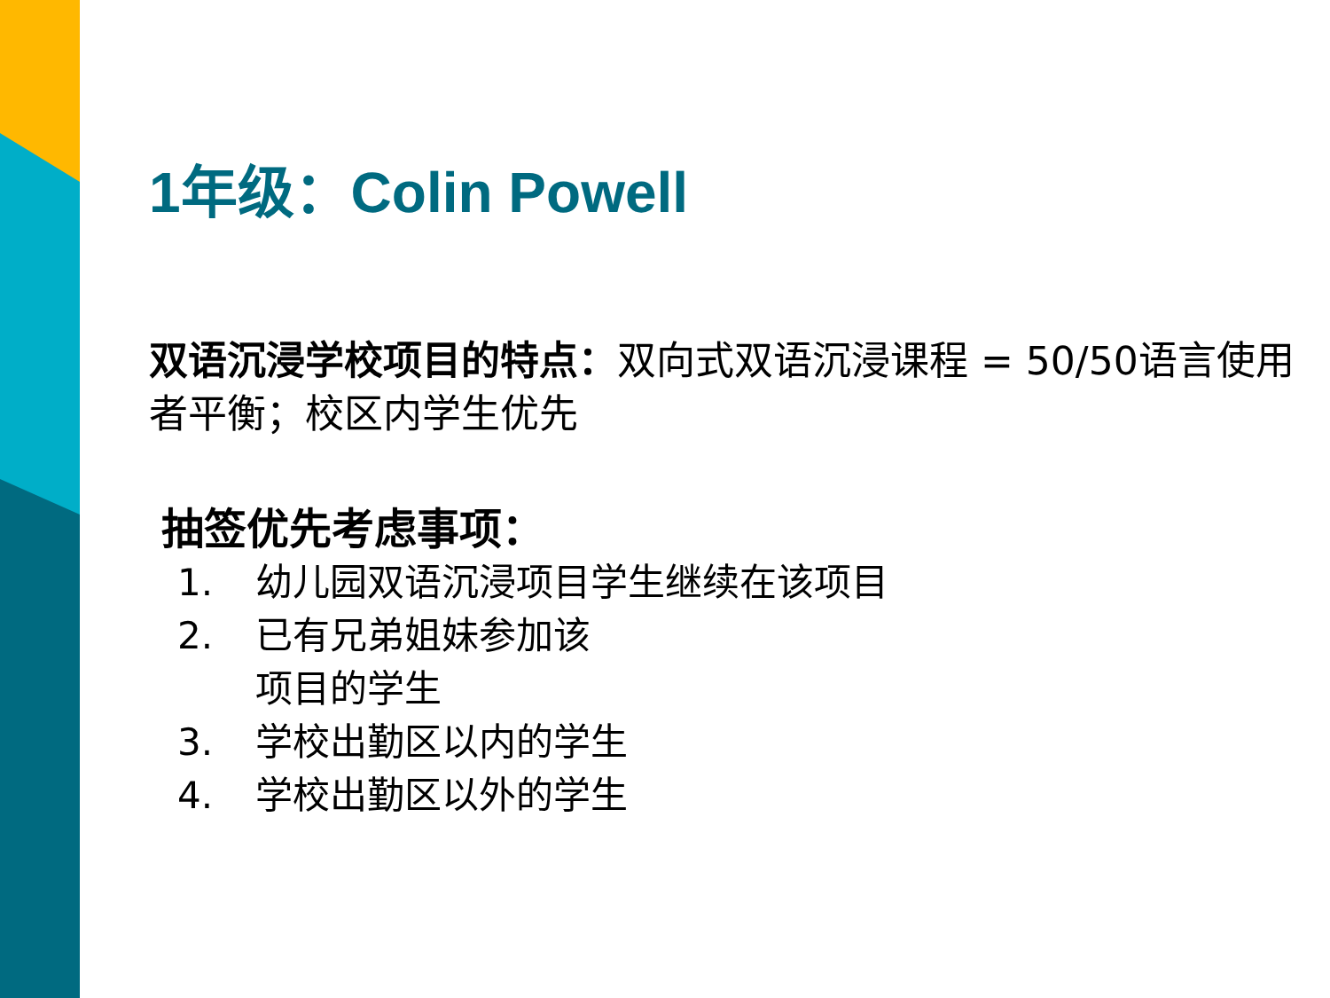1年级：Colin Powell
双语沉浸学校项目的特点：双向式双语沉浸课程 = 50/50语言使用者平衡；校区内学生优先
抽签优先考虑事项：
1. 幼儿园双语沉浸项目学生继续在该项目
2. 已有兄弟姐妹参加该
项目的学生
3. 学校出勤区以内的学生
4. 学校出勤区以外的学生